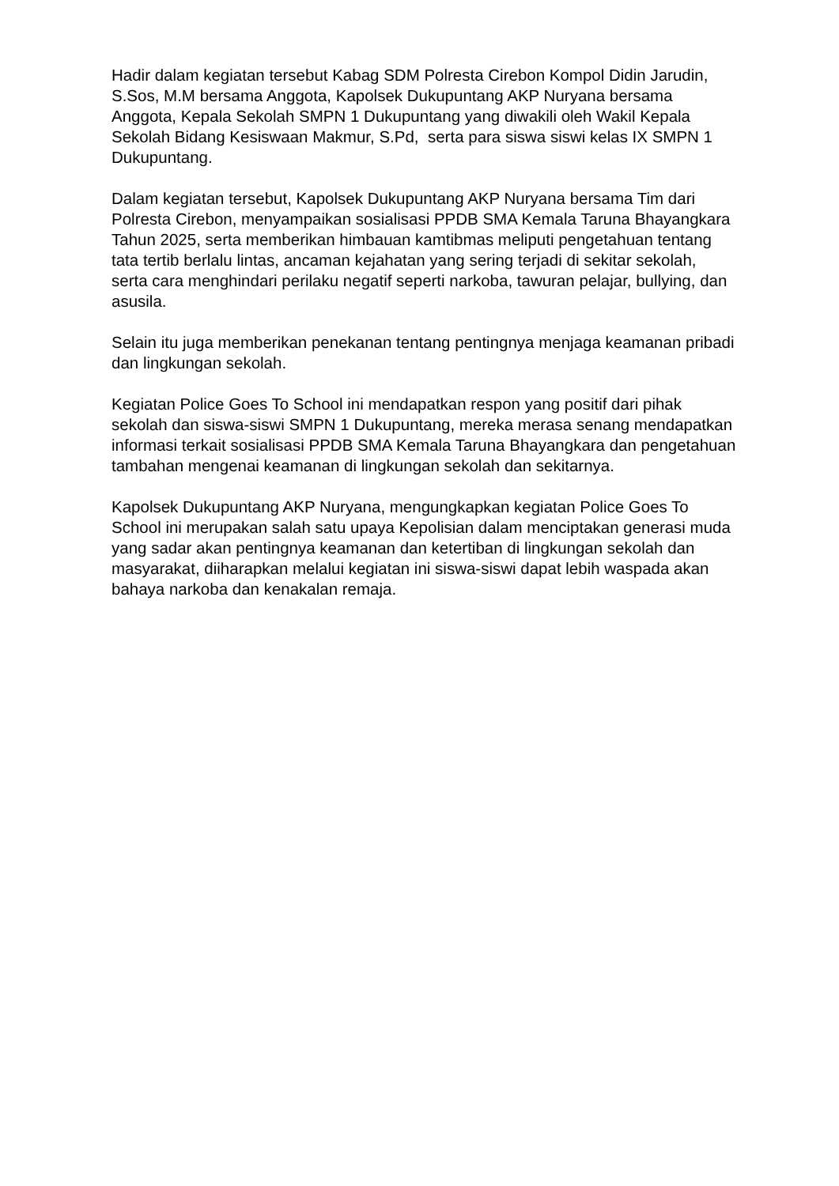Hadir dalam kegiatan tersebut Kabag SDM Polresta Cirebon Kompol Didin Jarudin, S.Sos, M.M bersama Anggota, Kapolsek Dukupuntang AKP Nuryana bersama Anggota, Kepala Sekolah SMPN 1 Dukupuntang yang diwakili oleh Wakil Kepala Sekolah Bidang Kesiswaan Makmur, S.Pd, serta para siswa siswi kelas IX SMPN 1 Dukupuntang.
Dalam kegiatan tersebut, Kapolsek Dukupuntang AKP Nuryana bersama Tim dari Polresta Cirebon, menyampaikan sosialisasi PPDB SMA Kemala Taruna Bhayangkara Tahun 2025, serta memberikan himbauan kamtibmas meliputi pengetahuan tentang tata tertib berlalu lintas, ancaman kejahatan yang sering terjadi di sekitar sekolah, serta cara menghindari perilaku negatif seperti narkoba, tawuran pelajar, bullying, dan asusila.
Selain itu juga memberikan penekanan tentang pentingnya menjaga keamanan pribadi dan lingkungan sekolah.
Kegiatan Police Goes To School ini mendapatkan respon yang positif dari pihak sekolah dan siswa-siswi SMPN 1 Dukupuntang, mereka merasa senang mendapatkan informasi terkait sosialisasi PPDB SMA Kemala Taruna Bhayangkara dan pengetahuan tambahan mengenai keamanan di lingkungan sekolah dan sekitarnya.
Kapolsek Dukupuntang AKP Nuryana, mengungkapkan kegiatan Police Goes To School ini merupakan salah satu upaya Kepolisian dalam menciptakan generasi muda yang sadar akan pentingnya keamanan dan ketertiban di lingkungan sekolah dan masyarakat, diiharapkan melalui kegiatan ini siswa-siswi dapat lebih waspada akan bahaya narkoba dan kenakalan remaja.